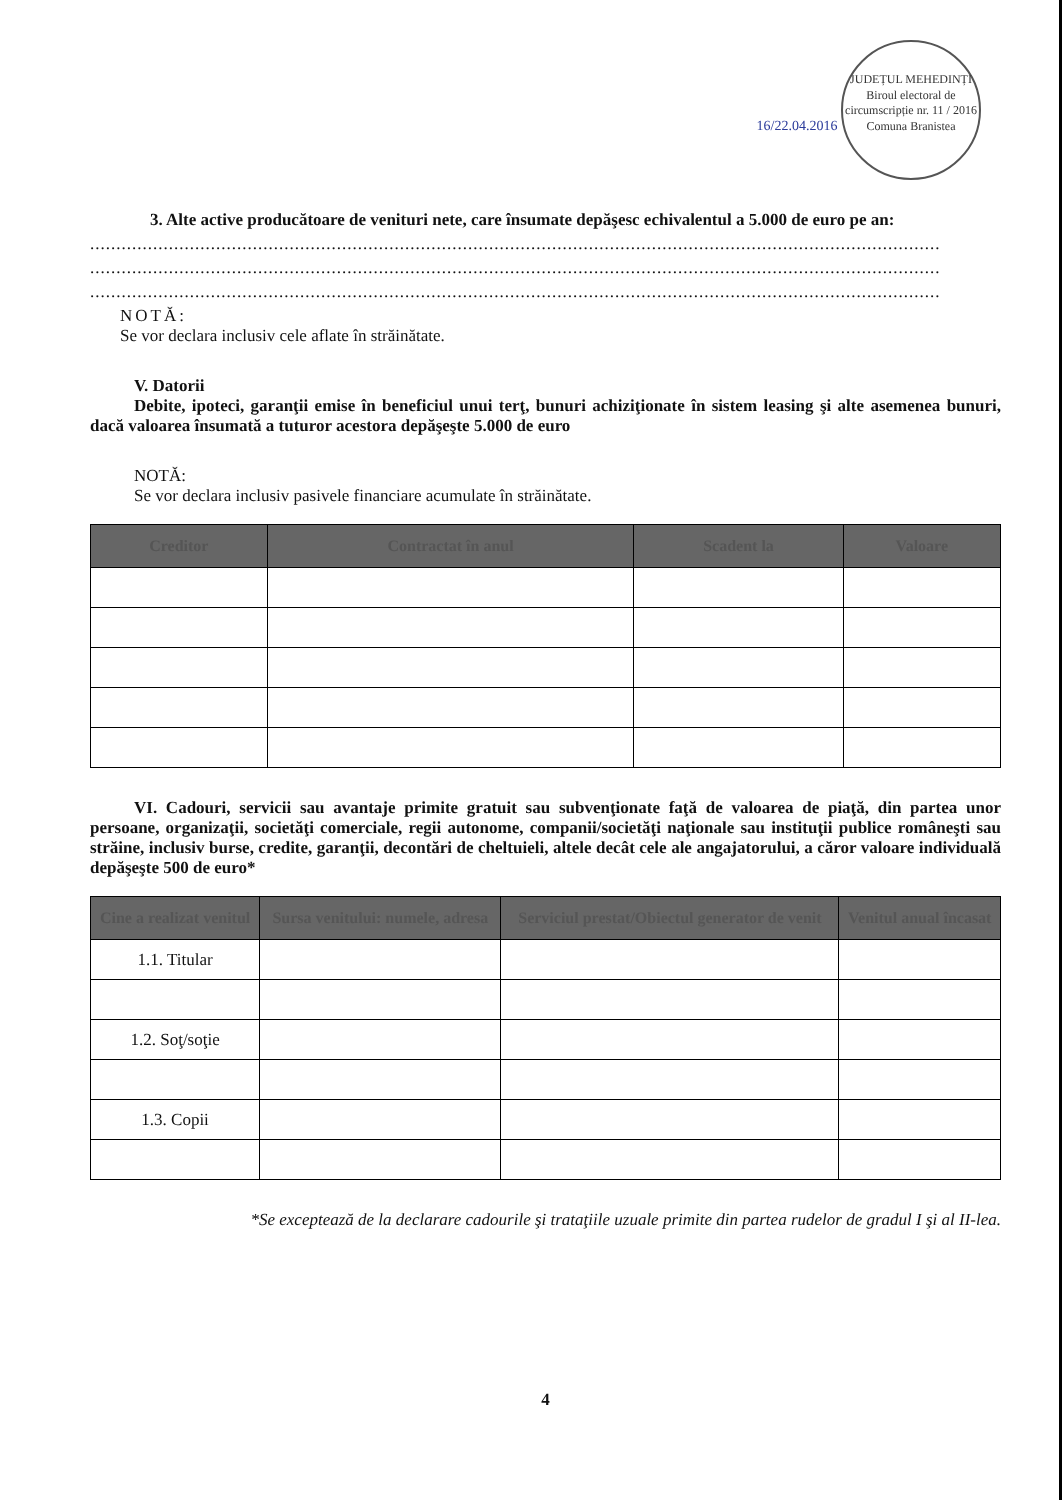16/22.04.2016 JUDEȚUL MEHEDINȚI
Biroul electoral de circumscripție nr. 11 / 2016
Comuna Branistea
3. Alte active producătoare de venituri nete, care însumate depăşesc echivalentul a 5.000 de euro pe an:
..................................................................................................................................................................
..................................................................................................................................................................
..................................................................................................................................................................
NOTĂ:
Se vor declara inclusiv cele aflate în străinătate.
V. Datorii
Debite, ipoteci, garanţii emise în beneficiul unui terţ, bunuri achiziţionate în sistem leasing şi alte asemenea bunuri, dacă valoarea însumată a tuturor acestora depăşeşte 5.000 de euro
NOTĂ:
Se vor declara inclusiv pasivele financiare acumulate în străinătate.
| Creditor | Contractat în anul | Scadent la | Valoare |
| --- | --- | --- | --- |
VI. Cadouri, servicii sau avantaje primite gratuit sau subvenţionate faţă de valoarea de piaţă, din partea unor persoane, organizaţii, societăţi comerciale, regii autonome, companii/societăţi naţionale sau instituţii publice româneşti sau străine, inclusiv burse, credite, garanţii, decontări de cheltuieli, altele decât cele ale angajatorului, a căror valoare individuală depăşeşte 500 de euro*
| Cine a realizat venitul | Sursa venitului: numele, adresa | Serviciul prestat/Obiectul generator de venit | Venitul anual încasat |
| --- | --- | --- | --- |
| 1.1. Titular | | | |
| 1.2. Soţ/soţie | | | |
| 1.3. Copii | | | |
*Se exceptează de la declarare cadourile şi trataţiile uzuale primite din partea rudelor de gradul I şi al II-lea.
4